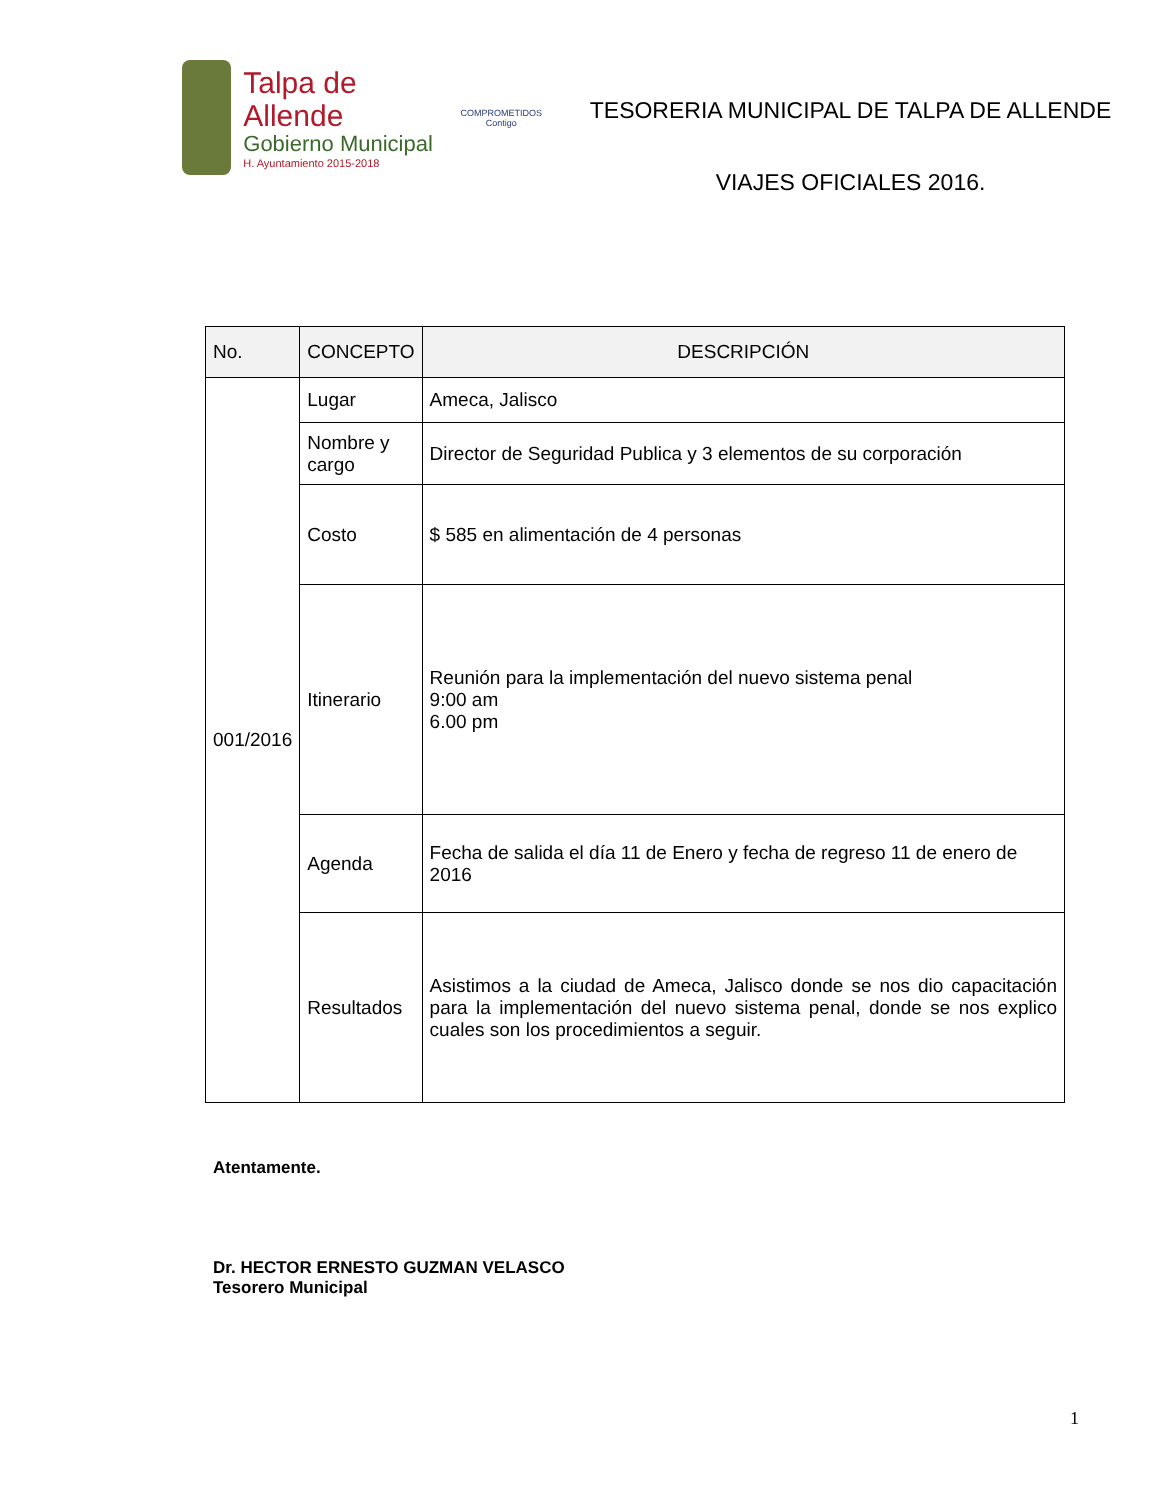Talpa de Allende
Gobierno Municipal
H. Ayuntamiento 2015-2018
COMPROMETIDOS
Contigo
TESORERIA MUNICIPAL DE TALPA DE ALLENDE
VIAJES OFICIALES 2016.
| No. | CONCEPTO | DESCRIPCIÓN |
| --- | --- | --- |
| 001/2016 | Lugar | Ameca, Jalisco |
| | Nombre y cargo | Director de Seguridad Publica y 3 elementos de su corporación |
| | Costo | $ 585 en alimentación de 4 personas |
| | Itinerario | Reunión para la implementación del nuevo sistema penal 9:00 am 6.00 pm |
| | Agenda | Fecha de salida el día 11 de Enero y fecha de regreso 11 de enero de 2016 |
| | Resultados | Asistimos a la ciudad de Ameca, Jalisco donde se nos dio capacitación para la implementación del nuevo sistema penal, donde se nos explico cuales son los procedimientos a seguir. |
Atentamente.
Dr. HECTOR ERNESTO GUZMAN VELASCO
Tesorero Municipal
1